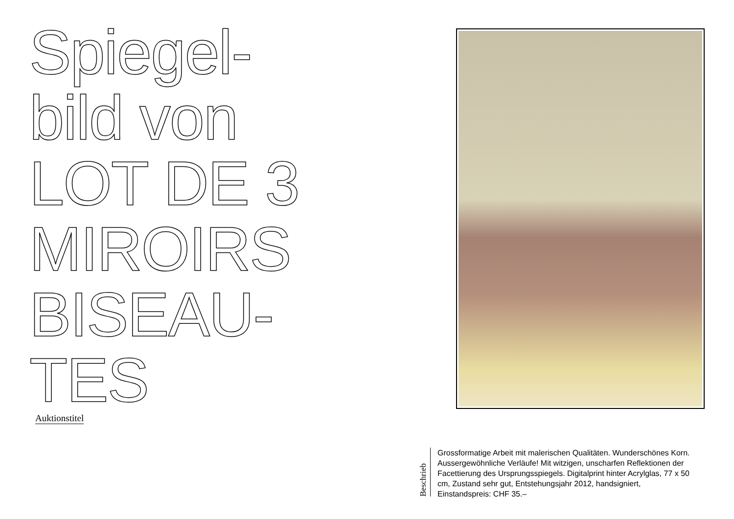Spiegel-
bild von
LOT DE 3
MIROIRS
BISEAU-
TES
Auktionstitel
Beschrieb
Grossformatige Arbeit mit malerischen Qualitäten. Wunderschönes Korn. Aussergewöhnliche Verläufe! Mit witzigen, unscharfen Reflektionen der Facettierung des Ursprungsspiegels. Digitalprint hinter Acrylglas, 77 x 50 cm, Zustand sehr gut, Entstehungsjahr 2012, handsigniert, Einstandspreis: CHF 35.–